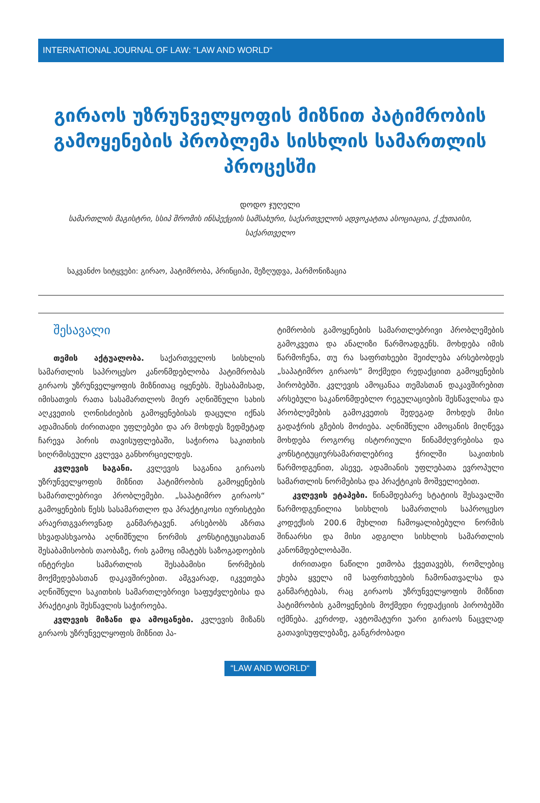INTERNATIONAL JOURNAL OF LAW: “LAW AND WORLD“
გირაოს უზრუნველყოფის მიზნით პატიმრობის გამოყენების პრობლემა სისხლის სამართლის პროცესში
დოდო ჯუღელი
სამართლის მაგისტრი, სსიპ შრომის ინსპექციის სამსახური, საქართველოს ადვოკატთა ასოციაცია, ქ.ქუთაისი, საქართველო
საკვანძო სიტყვები: გირაო, პატიმრობა, პრინციპი, შეზღუდვა, ჰარმონიზაცია
შესავალი
თემის აქტუალობა. საქართველოს სისხლის სამართლის საპროცესო კანონმდებლობა პატიმრობას გირაოს უზრუნველყოფის მიზნითაც იყენებს. შესაბამისად, იმისათვის რათა სასამართლოს მიერ აღნიშნული სახის აღკვეთის ღონისძიების გამოყენებისას დაცული იქნას ადამიანის ძირითადი უფლებები და არ მოხდეს ზედმეტად ჩარევა პირის თავისუფლებაში, საჭიროა საკითხის სიღრმისეული კვლევა განხორციელდეს.
კვლევის საგანი. კვლევის საგანია გირაოს უზრუნველყოფის მიზნით პატიმრობის გამოყენების სამართლებრივი პრობლემები. „საპატიმრო გირაოს“ გამოყენების წესს სასამართლო და პრაქტიკოსი იურისტები არაერთგვაროვნად განმარტავენ. არსებობს აზრთა სხვადასხვაობა აღნიშნული ნორმის კონსტიტუციასთან შესაბამისობის თაობაზე, რის გამოც იმატებს საზოგადოების ინტერესი სამართლის შესაბამისი ნორმების მოქმედებასთან დაკავშირებით. ამგვარად, იკვეთება აღნიშნული საკითხის სამართლებრივი საფუძვლებისა და პრაქტიკის შესწავლის საჭიროება.
კვლევის მიზანი და ამოცანები. კვლევის მიზანს გირაოს უზრუნველყოფის მიზნით პა-
ტიმრობის გამოყენების სამართლებრივი პრობლემების გამოკვეთა და ანალიზი წარმოადგენს. მოხდება იმის წარმოჩენა, თუ რა საფრთხეები შეიძლება არსებობდეს „საპატიმრო გირაოს“ მოქმედი რედაქციით გამოყენების პირობებში. კვლევის ამოცანაა თემასთან დაკავშირებით არსებული საკანონმდებლო რეგულაციების შესწავლისა და პრობლემების გამოკვეთის შედეგად მოხდეს მისი გადაჭრის გზების მოძიება. აღნიშნული ამოცანის მიღწევა მოხდება როგორც ისტორიული წინამძღვრებისა და კონსტიტუციურსამართლებრივ ჭრილში საკითხის წარმოდგენით, ასევე, ადამიანის უფლებათა ევროპული სამართლის ნორმებისა და პრაქტიკის მოშველიებით.
კვლევის ეტაპები. წინამდებარე სტატიის შესავალში წარმოდგენილია სისხლის სამართლის საპროცესო კოდექსის 200.6 მუხლით ჩამოყალიბებული ნორმის შინაარსი და მისი ადგილი სისხლის სამართლის კანონმდებლობაში.
ძირითადი ნაწილი ეთმობა ქვეთავებს, რომლებიც ეხება ყველა იმ საფრთხეების ჩამონათვალსა და განმარტებას, რაც გირაოს უზრუნველყოფის მიზნით პატიმრობის გამოყენების მოქმედი რედაქციის პირობებში იქმნება. კერძოდ, ავტომატური უარი გირაოს ნაცვლად გათავისუფლებაზე, განგრძობადი
“LAW AND WORLD“